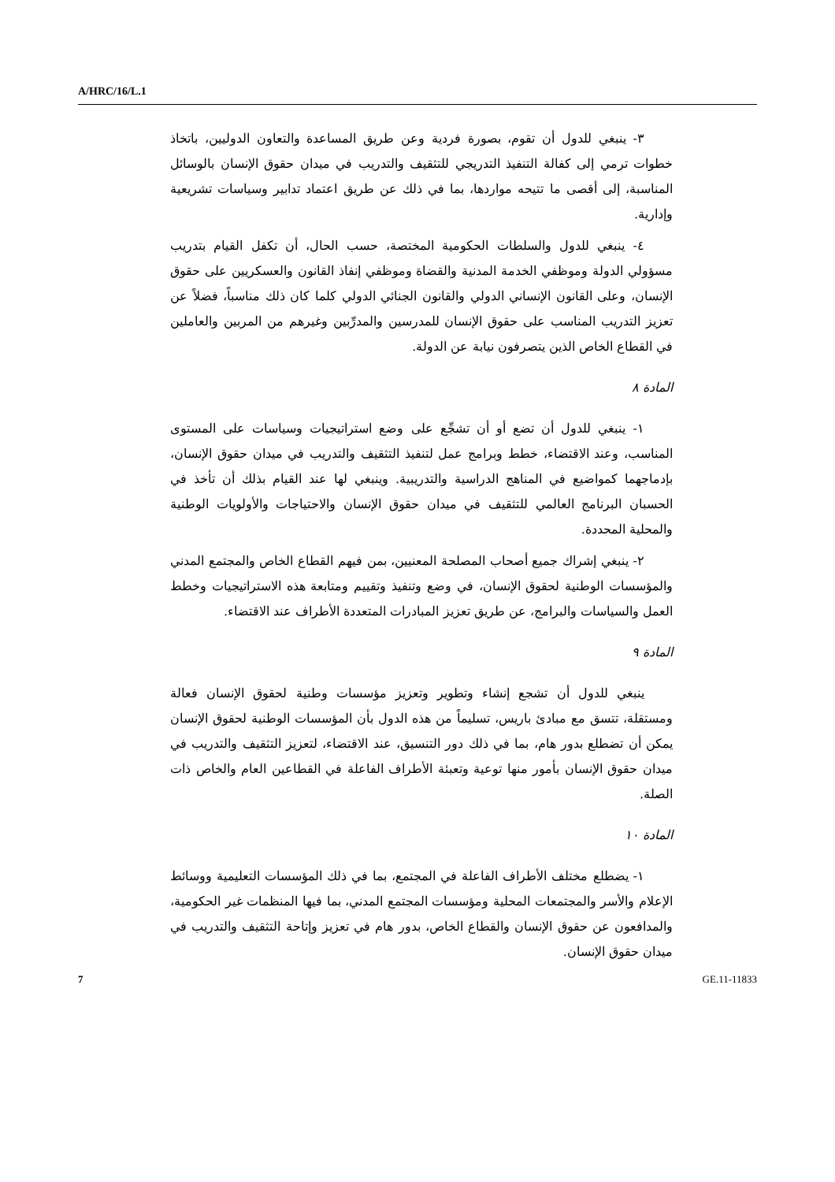A/HRC/16/L.1
٣- ينبغي للدول أن تقوم، بصورة فردية وعن طريق المساعدة والتعاون الدوليين، باتخاذ خطوات ترمي إلى كفالة التنفيذ التدريجي للتثقيف والتدريب في ميدان حقوق الإنسان بالوسائل المناسبة، إلى أقصى ما تتيحه مواردها، بما في ذلك عن طريق اعتماد تدابير وسياسات تشريعية وإدارية.
٤- ينبغي للدول والسلطات الحكومية المختصة، حسب الحال، أن تكفل القيام بتدريب مسؤولي الدولة وموظفي الخدمة المدنية والقضاة وموظفي إنفاذ القانون والعسكريين على حقوق الإنسان، وعلى القانون الإنساني الدولي والقانون الجنائي الدولي كلما كان ذلك مناسباً، فضلاً عن تعزيز التدريب المناسب على حقوق الإنسان للمدرسين والمدرِّبين وغيرهم من المربين والعاملين في القطاع الخاص الذين يتصرفون نيابة عن الدولة.
المادة ٨
١- ينبغي للدول أن تضع أو أن تشجِّع على وضع استراتيجيات وسياسات على المستوى المناسب، وعند الاقتضاء، خطط وبرامج عمل لتنفيذ التثقيف والتدريب في ميدان حقوق الإنسان، بإدماجهما كمواضيع في المناهج الدراسية والتدريبية. وينبغي لها عند القيام بذلك أن تأخذ في الحسبان البرنامج العالمي للتثقيف في ميدان حقوق الإنسان والاحتياجات والأولويات الوطنية والمحلية المحددة.
٢- ينبغي إشراك جميع أصحاب المصلحة المعنيين، بمن فيهم القطاع الخاص والمجتمع المدني والمؤسسات الوطنية لحقوق الإنسان، في وضع وتنفيذ وتقييم ومتابعة هذه الاستراتيجيات وخطط العمل والسياسات والبرامج، عن طريق تعزيز المبادرات المتعددة الأطراف عند الاقتضاء.
المادة ٩
ينبغي للدول أن تشجع إنشاء وتطوير وتعزيز مؤسسات وطنية لحقوق الإنسان فعالة ومستقلة، تتسق مع مبادئ باريس، تسليماً من هذه الدول بأن المؤسسات الوطنية لحقوق الإنسان يمكن أن تضطلع بدور هام، بما في ذلك دور التنسيق، عند الاقتضاء، لتعزيز التثقيف والتدريب في ميدان حقوق الإنسان بأمور منها توعية وتعبئة الأطراف الفاعلة في القطاعين العام والخاص ذات الصلة.
المادة ١٠
١- يضطلع مختلف الأطراف الفاعلة في المجتمع، بما في ذلك المؤسسات التعليمية ووسائط الإعلام والأسر والمجتمعات المحلية ومؤسسات المجتمع المدني، بما فيها المنظمات غير الحكومية، والمدافعون عن حقوق الإنسان والقطاع الخاص، بدور هام في تعزيز وإتاحة التثقيف والتدريب في ميدان حقوق الإنسان.
7 GE.11-11833